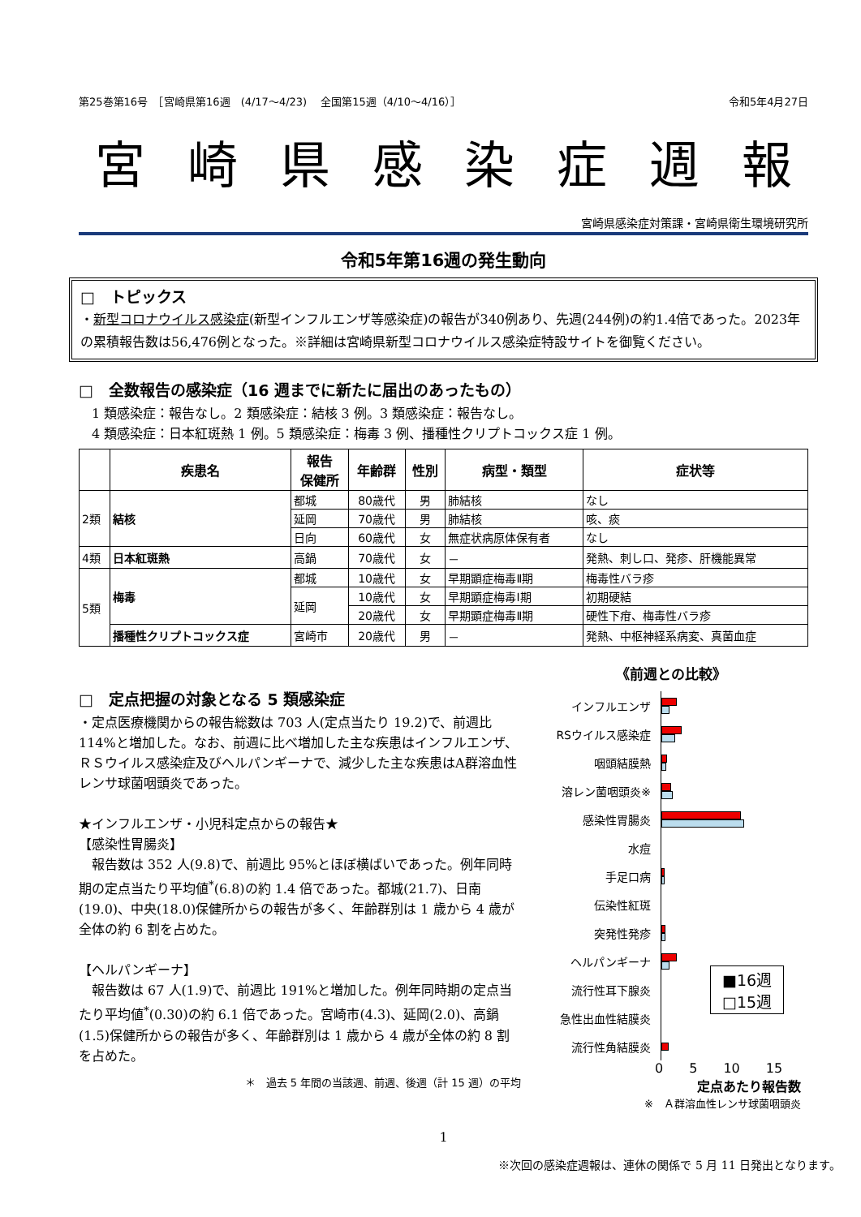第25巻第16号　［宮崎県第16週　(4/17〜4/23)　 全国第15週（4/10〜4/16）］ 令和5年4月27日
宮崎県感染症週報
宮崎県感染症対策課・宮崎県衛生環境研究所
令和5年第16週の発生動向
□　トピックス
・新型コロナウイルス感染症(新型インフルエンザ等感染症)の報告が340例あり、先週(244例)の約1.4倍であった。2023年の累積報告数は56,476例となった。※詳細は宮崎県新型コロナウイルス感染症特設サイトを御覧ください。
□　全数報告の感染症（16 週までに新たに届出のあったもの）
　1 類感染症：報告なし。2 類感染症：結核 3 例。3 類感染症：報告なし。
　4 類感染症：日本紅斑熱 1 例。5 類感染症：梅毒 3 例、播種性クリプトコックス症 1 例。
| | 疾患名 | 報告 保健所 | 年齢群 | 性別 | 病型・類型 | 症状等 |
| --- | --- | --- | --- | --- | --- | --- |
| 2類 | 結核 | 都城 | 80歳代 | 男 | 肺結核 | なし |
| | | 延岡 | 70歳代 | 男 | 肺結核 | 咳、痰 |
| | | 日向 | 60歳代 | 女 | 無症状病原体保有者 | なし |
| 4類 | 日本紅斑熱 | 高鍋 | 70歳代 | 女 | － | 発熱、刺し口、発疹、肝機能異常 |
| 5類 | 梅毒 | 都城 | 10歳代 | 女 | 早期顕症梅毒Ⅱ期 | 梅毒性バラ疹 |
| | | 延岡 | 10歳代 | 女 | 早期顕症梅毒Ⅰ期 | 初期硬結 |
| | | | 20歳代 | 女 | 早期顕症梅毒Ⅱ期 | 硬性下疳、梅毒性バラ疹 |
| | 播種性クリプトコックス症 | 宮崎市 | 20歳代 | 男 | － | 発熱、中枢神経系病変、真菌血症 |
□　定点把握の対象となる 5 類感染症
・定点医療機関からの報告総数は 703 人(定点当たり 19.2)で、前週比 114%と増加した。なお、前週に比べ増加した主な疾患はインフルエンザ、ＲＳウイルス感染症及びヘルパンギーナで、減少した主な疾患はA群溶血性レンサ球菌咽頭炎であった。
★インフルエンザ・小児科定点からの報告★
【感染性胃腸炎】
　報告数は 352 人(9.8)で、前週比 95%とほぼ横ばいであった。例年同時期の定点当たり平均値<sup>*</sup>(6.8)の約 1.4 倍であった。都城(21.7)、日南(19.0)、中央(18.0)保健所からの報告が多く、年齢群別は 1 歳から 4 歳が全体の約 6 割を占めた。
【ヘルパンギーナ】
　報告数は 67 人(1.9)で、前週比 191%と増加した。例年同時期の定点当たり平均値<sup>*</sup>(0.30)の約 6.1 倍であった。宮崎市(4.3)、延岡(2.0)、高鍋(1.5)保健所からの報告が多く、年齢群別は 1 歳から 4 歳が全体の約 8 割を占めた。
＊　過去 5 年間の当該週、前週、後週（計 15 週）の平均
《前週との比較》
インフルエンザ
RSウイルス感染症
咽頭結膜熱
溶レン菌咽頭炎※
感染性胃腸炎
水痘
手足口病
伝染性紅斑
突発性発疹
ヘルパンギーナ
流行性耳下腺炎
■16週
□15週
急性出血性結膜炎
流行性角結膜炎
0 5 10 15
定点あたり報告数
※　Ａ群溶血性レンサ球菌咽頭炎
1
※次回の感染症週報は、連休の関係で 5 月 11 日発出となります。